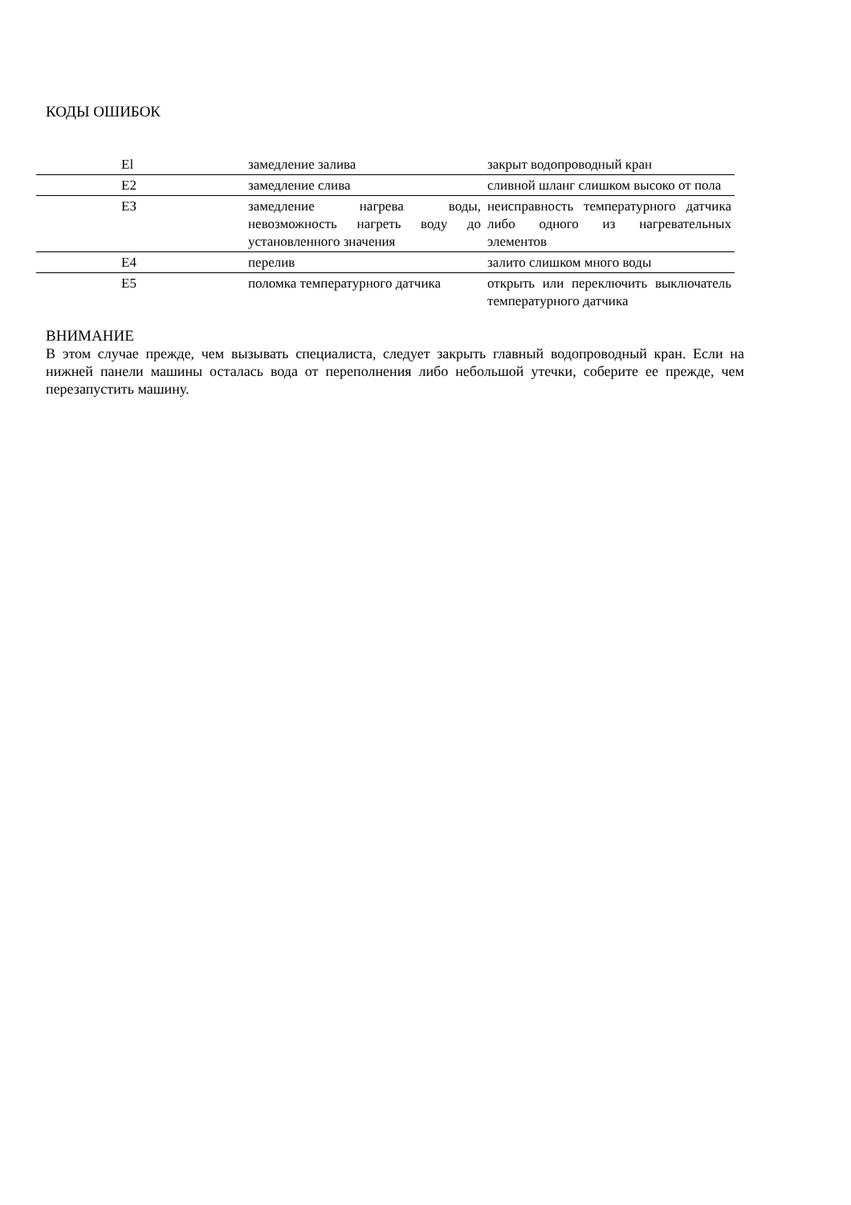КОДЫ ОШИБОК
| El | замедление залива | закрыт водопроводный кран |
| Е2 | замедление слива | сливной шланг слишком высоко от пола |
| ЕЗ | замедление нагрева воды, невозможность нагреть воду до установленного значения | неисправность температурного датчика либо одного из нагревательных элементов |
| Е4 | перелив | залито слишком много воды |
| Е5 | поломка температурного датчика | открыть или переключить выключатель температурного датчика |
ВНИМАНИЕ
В этом случае прежде, чем вызывать специалиста, следует закрыть главный водопроводный кран. Если на нижней панели машины осталась вода от переполнения либо небольшой утечки, соберите ее прежде, чем перезапустить машину.